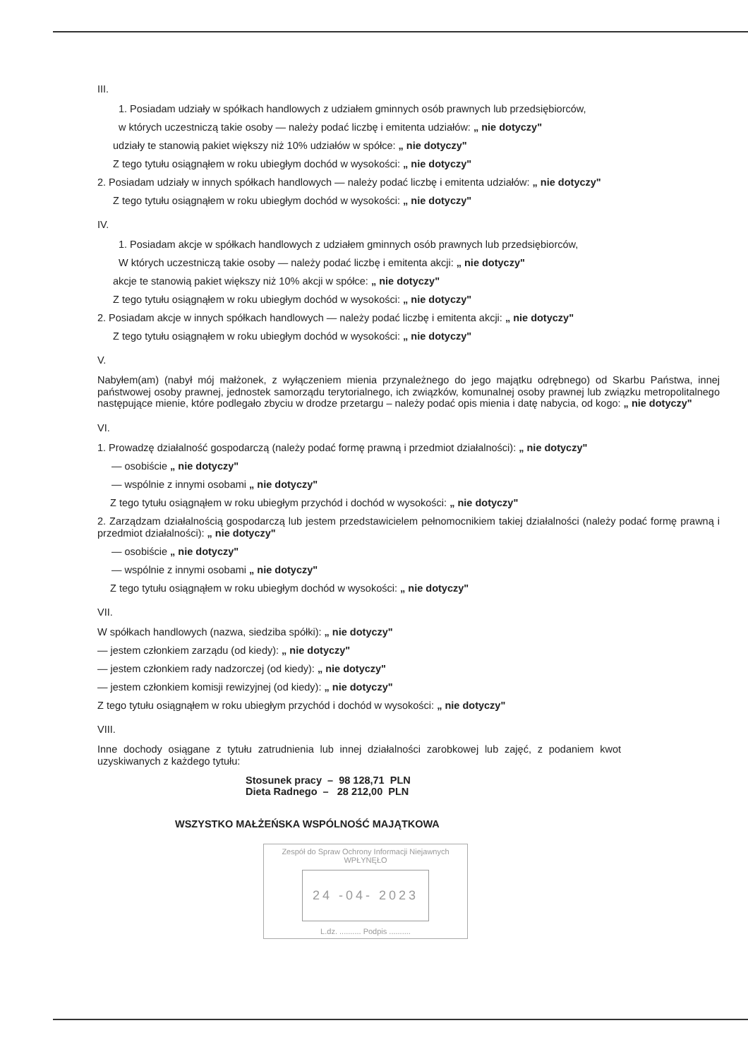III.
1. Posiadam udziały w spółkach handlowych z udziałem gminnych osób prawnych lub przedsiębiorców,
w których uczestniczą takie osoby — należy podać liczbę i emitenta udziałów: „ nie dotyczy"
udziały te stanowią pakiet większy niż 10% udziałów w spółce: „ nie dotyczy"
Z tego tytułu osiągnąłem w roku ubiegłym dochód w wysokości: „ nie dotyczy"
2. Posiadam udziały w innych spółkach handlowych — należy podać liczbę i emitenta udziałów: „ nie dotyczy"
Z tego tytułu osiągnąłem w roku ubiegłym dochód w wysokości: „ nie dotyczy"
IV.
1. Posiadam akcje w spółkach handlowych z udziałem gminnych osób prawnych lub przedsiębiorców,
W których uczestniczą takie osoby — należy podać liczbę i emitenta akcji: „ nie dotyczy"
akcje te stanowią pakiet większy niż 10% akcji w spółce: „ nie dotyczy"
Z tego tytułu osiągnąłem w roku ubiegłym dochód w wysokości: „ nie dotyczy"
2. Posiadam akcje w innych spółkach handlowych — należy podać liczbę i emitenta akcji: „ nie dotyczy"
Z tego tytułu osiągnąłem w roku ubiegłym dochód w wysokości: „ nie dotyczy"
V.
Nabyłem(am) (nabył mój małżonek, z wyłączeniem mienia przynależnego do jego majątku odrębnego) od Skarbu Państwa, innej państwowej osoby prawnej, jednostek samorządu terytorialnego, ich związków, komunalnej osoby prawnej lub związku metropolitalnego następujące mienie, które podlegało zbyciu w drodze przetargu – należy podać opis mienia i datę nabycia, od kogo: „ nie dotyczy"
VI.
1. Prowadzę działalność gospodarczą (należy podać formę prawną i przedmiot działalności): „ nie dotyczy"
— osobiście „ nie dotyczy"
— wspólnie z innymi osobami „ nie dotyczy"
Z tego tytułu osiągnąłem w roku ubiegłym przychód i dochód w wysokości: „ nie dotyczy"
2. Zarządzam działalnością gospodarczą lub jestem przedstawicielem pełnomocnikiem takiej działalności (należy podać formę prawną i przedmiot działalności): „ nie dotyczy"
— osobiście „ nie dotyczy"
— wspólnie z innymi osobami „ nie dotyczy"
Z tego tytułu osiągnąłem w roku ubiegłym dochód w wysokości: „ nie dotyczy"
VII.
W spółkach handlowych (nazwa, siedziba spółki): „ nie dotyczy"
— jestem członkiem zarządu (od kiedy): „ nie dotyczy"
— jestem członkiem rady nadzorczej (od kiedy): „ nie dotyczy"
— jestem członkiem komisji rewizyjnej (od kiedy): „ nie dotyczy"
Z tego tytułu osiągnąłem w roku ubiegłym przychód i dochód w wysokości: „ nie dotyczy"
VIII.
Inne dochody osiągane z tytułu zatrudnienia lub innej działalności zarobkowej lub zajęć, z podaniem kwot uzyskiwanych z każdego tytułu:
Stosunek pracy – 98 128,71 PLN
Dieta Radnego – 28 212,00 PLN
WSZYSTKO MAŁŻEŃSKA WSPÓLNOŚĆ MAJĄTKOWA
Zespół do Spraw Ochrony Informacji Niejawnych
WPŁYNĘŁO
24 -04- 2023
L.dz. .......... Podpis ..........